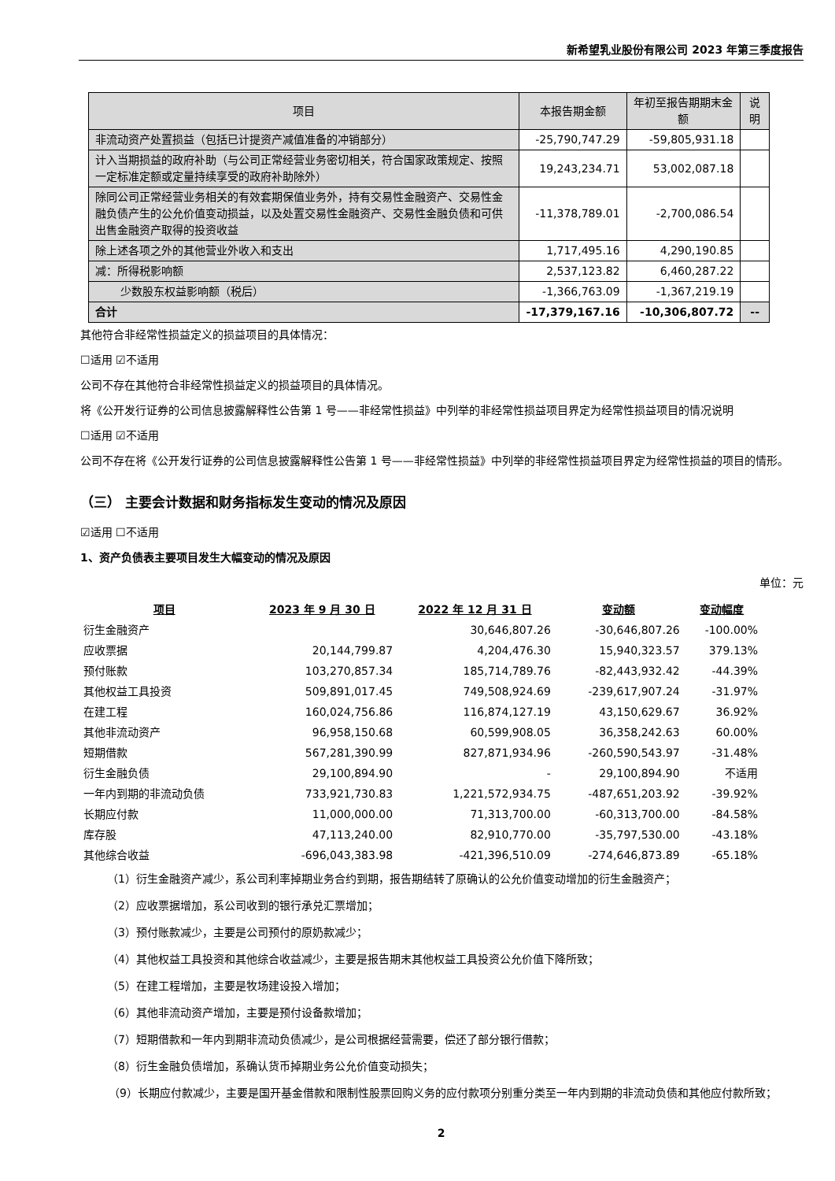新希望乳业股份有限公司 2023 年第三季度报告
| 项目 | 本报告期金额 | 年初至报告期期末金额 | 说明 |
| --- | --- | --- | --- |
| 非流动资产处置损益（包括已计提资产减值准备的冲销部分） | -25,790,747.29 | -59,805,931.18 | |
| 计入当期损益的政府补助（与公司正常经营业务密切相关，符合国家政策规定、按照一定标准定额或定量持续享受的政府补助除外） | 19,243,234.71 | 53,002,087.18 | |
| 除同公司正常经营业务相关的有效套期保值业务外，持有交易性金融资产、交易性金融负债产生的公允价值变动损益，以及处置交易性金融资产、交易性金融负债和可供出售金融资产取得的投资收益 | -11,378,789.01 | -2,700,086.54 | |
| 除上述各项之外的其他营业外收入和支出 | 1,717,495.16 | 4,290,190.85 | |
| 减：所得税影响额 | 2,537,123.82 | 6,460,287.22 | |
| 少数股东权益影响额（税后） | -1,366,763.09 | -1,367,219.19 | |
| 合计 | -17,379,167.16 | -10,306,807.72 | -- |
其他符合非经常性损益定义的损益项目的具体情况：
☐适用 ☑不适用
公司不存在其他符合非经常性损益定义的损益项目的具体情况。
将《公开发行证券的公司信息披露解释性公告第 1 号——非经常性损益》中列举的非经常性损益项目界定为经常性损益项目的情况说明
☐适用 ☑不适用
公司不存在将《公开发行证券的公司信息披露解释性公告第 1 号——非经常性损益》中列举的非经常性损益项目界定为经常性损益的项目的情形。
（三） 主要会计数据和财务指标发生变动的情况及原因
☑适用 ☐不适用
1、资产负债表主要项目发生大幅变动的情况及原因
单位：元
| 项目 | 2023 年 9 月 30 日 | 2022 年 12 月 31 日 | 变动额 | 变动幅度 |
| --- | --- | --- | --- | --- |
| 衍生金融资产 | | 30,646,807.26 | -30,646,807.26 | -100.00% |
| 应收票据 | 20,144,799.87 | 4,204,476.30 | 15,940,323.57 | 379.13% |
| 预付账款 | 103,270,857.34 | 185,714,789.76 | -82,443,932.42 | -44.39% |
| 其他权益工具投资 | 509,891,017.45 | 749,508,924.69 | -239,617,907.24 | -31.97% |
| 在建工程 | 160,024,756.86 | 116,874,127.19 | 43,150,629.67 | 36.92% |
| 其他非流动资产 | 96,958,150.68 | 60,599,908.05 | 36,358,242.63 | 60.00% |
| 短期借款 | 567,281,390.99 | 827,871,934.96 | -260,590,543.97 | -31.48% |
| 衍生金融负债 | 29,100,894.90 | - | 29,100,894.90 | 不适用 |
| 一年内到期的非流动负债 | 733,921,730.83 | 1,221,572,934.75 | -487,651,203.92 | -39.92% |
| 长期应付款 | 11,000,000.00 | 71,313,700.00 | -60,313,700.00 | -84.58% |
| 库存股 | 47,113,240.00 | 82,910,770.00 | -35,797,530.00 | -43.18% |
| 其他综合收益 | -696,043,383.98 | -421,396,510.09 | -274,646,873.89 | -65.18% |
（1）衍生金融资产减少，系公司利率掉期业务合约到期，报告期结转了原确认的公允价值变动增加的衍生金融资产；
（2）应收票据增加，系公司收到的银行承兑汇票增加；
（3）预付账款减少，主要是公司预付的原奶款减少；
（4）其他权益工具投资和其他综合收益减少，主要是报告期末其他权益工具投资公允价值下降所致；
（5）在建工程增加，主要是牧场建设投入增加；
（6）其他非流动资产增加，主要是预付设备款增加；
（7）短期借款和一年内到期非流动负债减少，是公司根据经营需要，偿还了部分银行借款；
（8）衍生金融负债增加，系确认货币掉期业务公允价值变动损失；
（9）长期应付款减少，主要是国开基金借款和限制性股票回购义务的应付款项分别重分类至一年内到期的非流动负债和其他应付款所致；
2